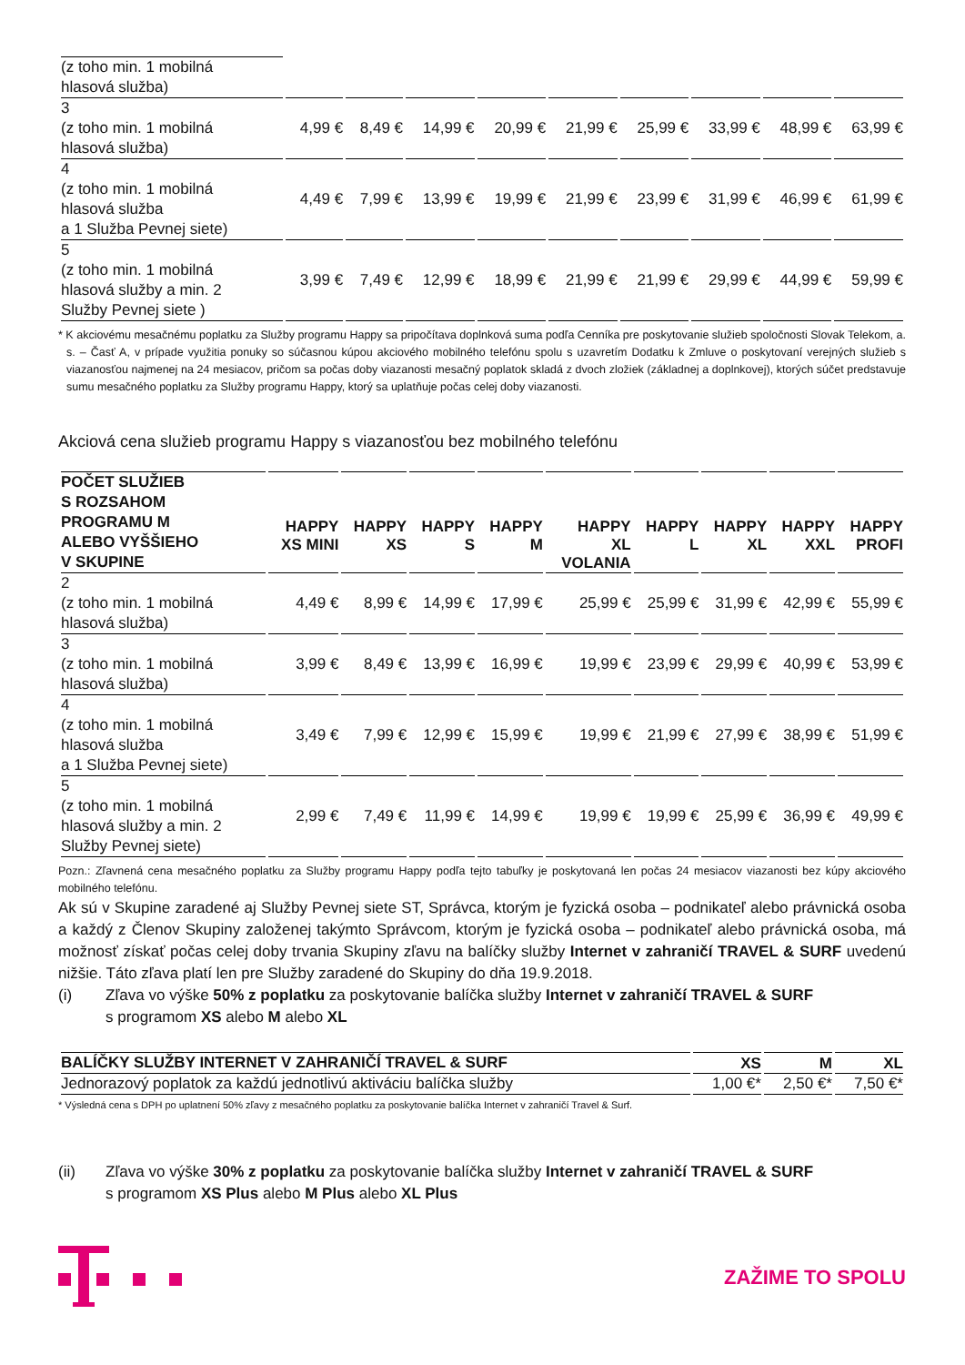| (z toho min. 1 mobilná hlasová služba) | | | | | | | | | |
| 3 (z toho min. 1 mobilná hlasová služba) | 4,99 € | 8,49 € | 14,99 € | 20,99 € | 21,99 € | 25,99 € | 33,99 € | 48,99 € | 63,99 € |
| 4 (z toho min. 1 mobilná hlasová služba a 1 Služba Pevnej siete) | 4,49 € | 7,99 € | 13,99 € | 19,99 € | 21,99 € | 23,99 € | 31,99 € | 46,99 € | 61,99 € |
| 5 (z toho min. 1 mobilná hlasová služby a min. 2 Služby Pevnej siete ) | 3,99 € | 7,49 € | 12,99 € | 18,99 € | 21,99 € | 21,99 € | 29,99 € | 44,99 € | 59,99 € |
* K akciovému mesačnému poplatku za Služby programu Happy sa pripočítava doplnková suma podľa Cenníka pre poskytovanie služieb spoločnosti Slovak Telekom, a. s. – Časť A, v prípade využitia ponuky so súčasnou kúpou akciového mobilného telefónu spolu s uzavretím Dodatku k Zmluve o poskytovaní verejných služieb s viazanosťou najmenej na 24 mesiacov, pričom sa počas doby viazanosti mesačný poplatok skladá z dvoch zložiek (základnej a doplnkovej), ktorých súčet predstavuje sumu mesačného poplatku za Služby programu Happy, ktorý sa uplatňuje počas celej doby viazanosti.
Akciová cena služieb programu Happy s viazanosťou bez mobilného telefónu
| POČET SLUŽIEB S ROZSAHOM PROGRAMU M ALEBO VYŠŠIEHO V SKUPINE | HAPPY XS MINI | HAPPY XS | HAPPY S | HAPPY M | HAPPY XL VOLANIA | HAPPY L | HAPPY XL | HAPPY XXL | HAPPY PROFI |
| --- | --- | --- | --- | --- | --- | --- | --- | --- | --- |
| 2 (z toho min. 1 mobilná hlasová služba) | 4,49 € | 8,99 € | 14,99 € | 17,99 € | 25,99 € | 25,99 € | 31,99 € | 42,99 € | 55,99 € |
| 3 (z toho min. 1 mobilná hlasová služba) | 3,99 € | 8,49 € | 13,99 € | 16,99 € | 19,99 € | 23,99 € | 29,99 € | 40,99 € | 53,99 € |
| 4 (z toho min. 1 mobilná hlasová služba a 1 Služba Pevnej siete) | 3,49 € | 7,99 € | 12,99 € | 15,99 € | 19,99 € | 21,99 € | 27,99 € | 38,99 € | 51,99 € |
| 5 (z toho min. 1 mobilná hlasová služby a min. 2 Služby Pevnej siete) | 2,99 € | 7,49 € | 11,99 € | 14,99 € | 19,99 € | 19,99 € | 25,99 € | 36,99 € | 49,99 € |
Pozn.: Zľavnená cena mesačného poplatku za Služby programu Happy podľa tejto tabuľky je poskytovaná len počas 24 mesiacov viazanosti bez kúpy akciového mobilného telefónu.
Ak sú v Skupine zaradené aj Služby Pevnej siete ST, Správca, ktorým je fyzická osoba – podnikateľ alebo právnická osoba a každý z Členov Skupiny založenej takýmto Správcom, ktorým je fyzická osoba – podnikateľ alebo právnická osoba, má možnosť získať počas celej doby trvania Skupiny zľavu na balíčky služby Internet v zahraničí TRAVEL & SURF uvedenú nižšie. Táto zľava platí len pre Služby zaradené do Skupiny do dňa 19.9.2018.
(i) Zľava vo výške 50% z poplatku za poskytovanie balíčka služby Internet v zahraničí TRAVEL & SURF
s programom XS alebo M alebo XL
| BALÍČKY SLUŽBY INTERNET V ZAHRANIČÍ TRAVEL & SURF | XS | M | XL |
| --- | --- | --- | --- |
| Jednorazový poplatok za každú jednotlivú aktiváciu balíčka služby | 1,00 €* | 2,50 €* | 7,50 €* |
* Výsledná cena s DPH po uplatnení 50% zľavy z mesačného poplatku za poskytovanie balíčka Internet v zahraničí Travel & Surf.
(ii) Zľava vo výške 30% z poplatku za poskytovanie balíčka služby Internet v zahraničí TRAVEL & SURF
s programom XS Plus alebo M Plus alebo XL Plus
ZAŽIME TO SPOLU